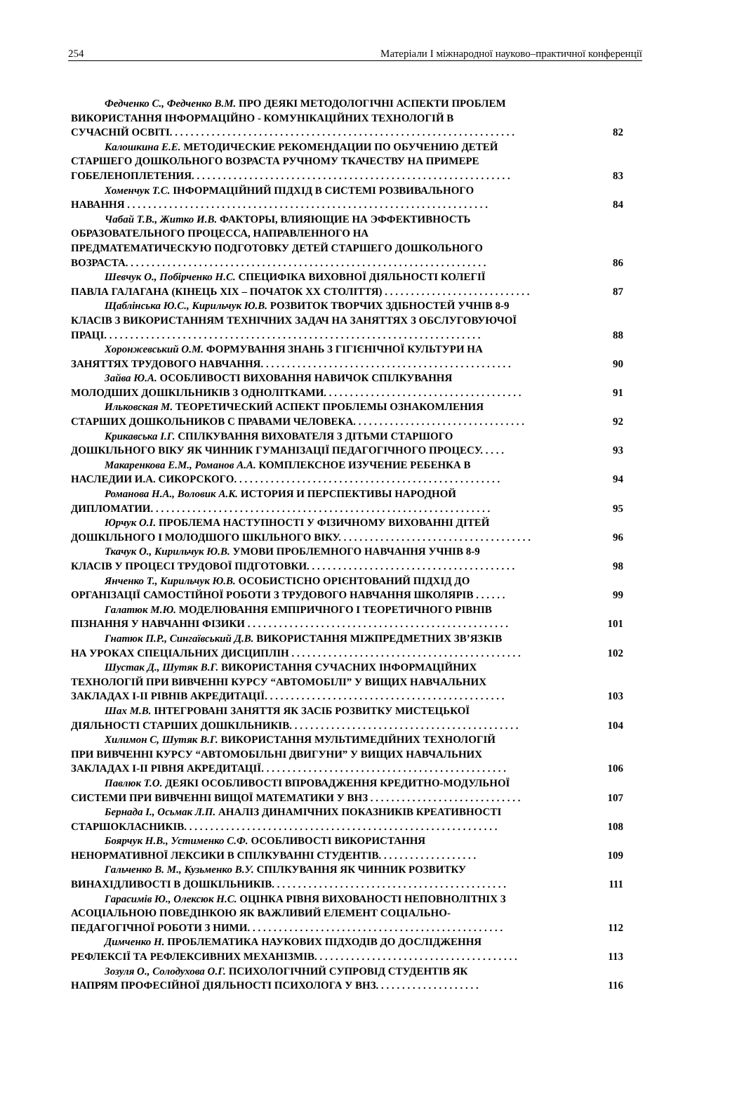254 Матеріали І міжнародної науково–практичної конференції
Федченко С., Федченко В.М. ПРО ДЕЯКІ МЕТОДОЛОГІЧНІ АСПЕКТИ ПРОБЛЕМ
ВИКОРИСТАННЯ ІНФОРМАЦІЙНО - КОМУНІКАЦІЙНИХ ТЕХНОЛОГІЙ В
СУЧАСНІЙ ОСВІТІ. . . . . . . . . . . . . . . . . . . . . . . . . . . . . . . . . . . . . . . . . . . . . . . . . . . . . . . . . . . . . . . . . . 82
Калошкина Е.Е. МЕТОДИЧЕСКИЕ РЕКОМЕНДАЦИИ ПО ОБУЧЕНИЮ ДЕТЕЙ
СТАРШЕГО ДОШКОЛЬНОГО ВОЗРАСТА РУЧНОМУ ТКАЧЕСТВУ НА ПРИМЕРЕ
ГОБЕЛЕНОПЛЕТЕНИЯ. . . . . . . . . . . . . . . . . . . . . . . . . . . . . . . . . . . . . . . . . . . . . . . . . . . . . . . . . . . . . 83
Хоменчук Т.С. ІНФОРМАЦІЙНИЙ ПІДХІД В СИСТЕМІ РОЗВИВАЛЬНОГО
НАВАННЯ . . . . . . . . . . . . . . . . . . . . . . . . . . . . . . . . . . . . . . . . . . . . . . . . . . . . . . . . . . . . . . . . . . . . . 84
Чабай Т.В., Житко И.В. ФАКТОРЫ, ВЛИЯЮЩИЕ НА ЭФФЕКТИВНОСТЬ
ОБРАЗОВАТЕЛЬНОГО ПРОЦЕССА, НАПРАВЛЕННОГО НА
ПРЕДМАТЕМАТИЧЕСКУЮ ПОДГОТОВКУ ДЕТЕЙ СТАРШЕГО ДОШКОЛЬНОГО
ВОЗРАСТА. . . . . . . . . . . . . . . . . . . . . . . . . . . . . . . . . . . . . . . . . . . . . . . . . . . . . . . . . . . . . . . . . . . . . 86
Шевчук О., Побірченко Н.С. СПЕЦИФІКА ВИХОВНОЇ ДІЯЛЬНОСТІ КОЛЕГІЇ
ПАВЛА ГАЛАГАНА (КІНЕЦЬ ХІХ – ПОЧАТОК ХХ СТОЛІТТЯ) . . . . . . . . . . . . . . . . . . . . . . . . . . . . 87
Щаблінська Ю.С., Кирильчук Ю.В. РОЗВИТОК ТВОРЧИХ ЗДІБНОСТЕЙ УЧНІВ 8-9
КЛАСІВ З ВИКОРИСТАННЯМ ТЕХНІЧНИХ ЗАДАЧ НА ЗАНЯТТЯХ З ОБСЛУГОВУЮЧОЇ
ПРАЦІ. . . . . . . . . . . . . . . . . . . . . . . . . . . . . . . . . . . . . . . . . . . . . . . . . . . . . . . . . . . . . . . . . . . . . . . . 88
Хоронжевський О.М. ФОРМУВАННЯ ЗНАНЬ З ГІГІЄНІЧНОЇ КУЛЬТУРИ НА
ЗАНЯТТЯХ ТРУДОВОГО НАВЧАННЯ. . . . . . . . . . . . . . . . . . . . . . . . . . . . . . . . . . . . . . . . . . . . . . . . 90
Зайва Ю.А. ОСОБЛИВОСТІ ВИХОВАННЯ НАВИЧОК СПІЛКУВАННЯ
МОЛОДШИХ ДОШКІЛЬНИКІВ З ОДНОЛІТКАМИ. . . . . . . . . . . . . . . . . . . . . . . . . . . . . . . . . . . . . . 91
Ильковская М. ТЕОРЕТИЧЕСКИЙ АСПЕКТ ПРОБЛЕМЫ ОЗНАКОМЛЕНИЯ
СТАРШИХ ДОШКОЛЬНИКОВ С ПРАВАМИ ЧЕЛОВЕКА. . . . . . . . . . . . . . . . . . . . . . . . . . . . . . . . . 92
Крикавська І.Г. СПІЛКУВАННЯ ВИХОВАТЕЛЯ З ДІТЬМИ СТАРШОГО
ДОШКІЛЬНОГО ВІКУ ЯК ЧИННИК ГУМАНІЗАЦІЇ ПЕДАГОГІЧНОГО ПРОЦЕСУ. . . . . 93
Макаренкова Е.М., Романов А.А. КОМПЛЕКСНОЕ ИЗУЧЕНИЕ РЕБЕНКА В
НАСЛЕДИИ И.А. СИКОРСКОГО. . . . . . . . . . . . . . . . . . . . . . . . . . . . . . . . . . . . . . . . . . . . . . . . . . . 94
Романова Н.А., Воловик А.К. ИСТОРИЯ И ПЕРСПЕКТИВЫ НАРОДНОЙ
ДИПЛОМАТИИ. . . . . . . . . . . . . . . . . . . . . . . . . . . . . . . . . . . . . . . . . . . . . . . . . . . . . . . . . . . . . . . . . 95
Юрчук О.І. ПРОБЛЕМА НАСТУПНОСТІ У ФІЗИЧНОМУ ВИХОВАННІ ДІТЕЙ
ДОШКІЛЬНОГО І МОЛОДШОГО ШКІЛЬНОГО ВІКУ. . . . . . . . . . . . . . . . . . . . . . . . . . . . . . . . . . . . . 96
Ткачук О., Кирильчук Ю.В. УМОВИ ПРОБЛЕМНОГО НАВЧАННЯ УЧНІВ 8-9
КЛАСІВ У ПРОЦЕСІ ТРУДОВОЇ ПІДГОТОВКИ. . . . . . . . . . . . . . . . . . . . . . . . . . . . . . . . . . . . . . . . 98
Янченко Т., Кирильчук Ю.В. ОСОБИСТІСНО ОРІЄНТОВАНИЙ ПІДХІД ДО
ОРГАНІЗАЦІЇ САМОСТІЙНОЇ РОБОТИ З ТРУДОВОГО НАВЧАННЯ ШКОЛЯРІВ . . . . . . 99
Галатюк М.Ю. МОДЕЛЮВАННЯ ЕМПІРИЧНОГО І ТЕОРЕТИЧНОГО РІВНІВ
ПІЗНАННЯ У НАВЧАННІ ФІЗИКИ . . . . . . . . . . . . . . . . . . . . . . . . . . . . . . . . . . . . . . . . . . . . . . . . . . 101
Гнатюк П.Р., Сингаївський Д.В. ВИКОРИСТАННЯ МІЖПРЕДМЕТНИХ ЗВ’ЯЗКІВ
НА УРОКАХ СПЕЦІАЛЬНИХ ДИСЦИПЛІН . . . . . . . . . . . . . . . . . . . . . . . . . . . . . . . . . . . . . . . . . . . . 102
Шустак Д., Шутяк В.Г. ВИКОРИСТАННЯ СУЧАСНИХ ІНФОРМАЦІЙНИХ
ТЕХНОЛОГІЙ ПРИ ВИВЧЕННІ КУРСУ “АВТОМОБІЛІ” У ВИЩИХ НАВЧАЛЬНИХ
ЗАКЛАДАХ І-ІІ РІВНІВ АКРЕДИТАЦІЇ. . . . . . . . . . . . . . . . . . . . . . . . . . . . . . . . . . . . . . . . . . . . . . 103
Шах М.В. ІНТЕГРОВАНІ ЗАНЯТТЯ ЯК ЗАСІБ РОЗВИТКУ МИСТЕЦЬКОЇ
ДІЯЛЬНОСТІ СТАРШИХ ДОШКІЛЬНИКІВ. . . . . . . . . . . . . . . . . . . . . . . . . . . . . . . . . . . . . . . . . . . . 104
Хилимон С, Шутяк В.Г. ВИКОРИСТАННЯ МУЛЬТИМЕДІЙНИХ ТЕХНОЛОГІЙ
ПРИ ВИВЧЕННІ КУРСУ “АВТОМОБІЛЬНІ ДВИГУНИ” У ВИЩИХ НАВЧАЛЬНИХ
ЗАКЛАДАХ І-ІІ РІВНЯ АКРЕДИТАЦІЇ. . . . . . . . . . . . . . . . . . . . . . . . . . . . . . . . . . . . . . . . . . . . . . . 106
Павлюк Т.О. ДЕЯКІ ОСОБЛИВОСТІ ВПРОВАДЖЕННЯ КРЕДИТНО-МОДУЛЬНОЇ
СИСТЕМИ ПРИ ВИВЧЕННІ ВИЩОЇ МАТЕМАТИКИ У ВНЗ . . . . . . . . . . . . . . . . . . . . . . . . . . . . . 107
Бернада І., Осьмак Л.П. АНАЛІЗ ДИНАМІЧНИХ ПОКАЗНИКІВ КРЕАТИВНОСТІ
СТАРШОКЛАСНИКІВ. . . . . . . . . . . . . . . . . . . . . . . . . . . . . . . . . . . . . . . . . . . . . . . . . . . . . . . . . . . . 108
Боярчук Н.В., Устименко С.Ф. ОСОБЛИВОСТІ ВИКОРИСТАННЯ
НЕНОРМАТИВНОЇ ЛЕКСИКИ В СПІЛКУВАННІ СТУДЕНТІВ. . . . . . . . . . . . . . . . . . . 109
Гальченко В. М., Кузьменко В.У. СПІЛКУВАННЯ ЯК ЧИННИК РОЗВИТКУ
ВИНАХІДЛИВОСТІ В ДОШКІЛЬНИКІВ. . . . . . . . . . . . . . . . . . . . . . . . . . . . . . . . . . . . . . . . . . . . . 111
Гарасимів Ю., Олексюк Н.С. ОЦІНКА РІВНЯ ВИХОВАНОСТІ НЕПОВНОЛІТНІХ З
АСОЦІАЛЬНОЮ ПОВЕДІНКОЮ ЯК ВАЖЛИВИЙ ЕЛЕМЕНТ СОЦІАЛЬНО-
ПЕДАГОГІЧНОЇ РОБОТИ З НИМИ. . . . . . . . . . . . . . . . . . . . . . . . . . . . . . . . . . . . . . . . . . . . . . . . . 112
Димченко Н. ПРОБЛЕМАТИКА НАУКОВИХ ПІДХОДІВ ДО ДОСЛІДЖЕННЯ
РЕФЛЕКСІЇ ТА РЕФЛЕКСИВНИХ МЕХАНІЗМІВ. . . . . . . . . . . . . . . . . . . . . . . . . . . . . . . . . . . . . . . 113
Зозуля О., Солодухова О.Г. ПСИХОЛОГІЧНИЙ СУПРОВІД СТУДЕНТІВ ЯК
НАПРЯМ ПРОФЕСІЙНОЇ ДІЯЛЬНОСТІ ПСИХОЛОГА У ВНЗ. . . . . . . . . . . . . . . . . . . . 116